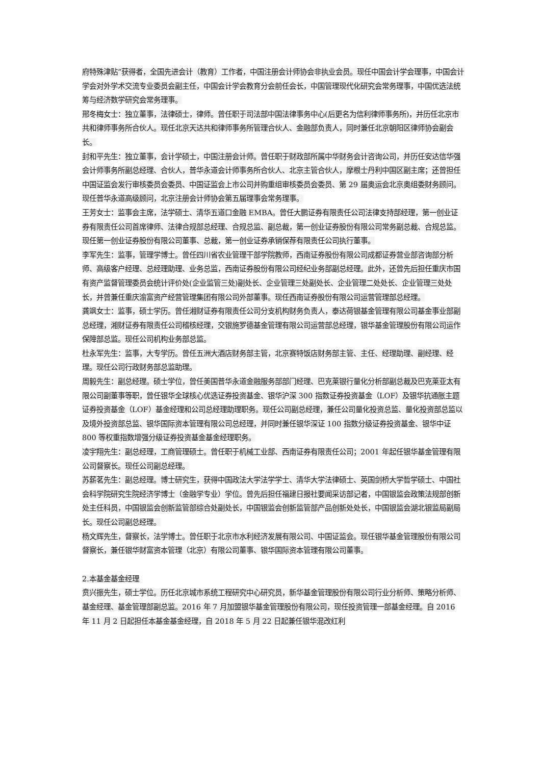府特殊津贴”获得者，全国先进会计（教育）工作者，中国注册会计师协会非执业会员。现任中国会计学会理事，中国会计学会对外学术交流专业委员会副主任，中国会计学会教育分会前任会长，中国管理现代化研究会常务理事，中国优选法统筹与经济数学研究会常务理事。
邢冬梅女士：独立董事，法律硕士，律师。曾任职于司法部中国法律事务中心(后更名为信利律师事务所)，并历任北京市共和律师事务所合伙人。现任北京天达共和律师事务所管理合伙人、金融部负责人，同时兼任北京朝阳区律师协会副会长。
封和平先生：独立董事，会计学硕士，中国注册会计师。曾任职于财政部所属中华财务会计咨询公司，并历任安达信华强会计师事务所副总经理、合伙人，普华永道会计师事务所合伙人、北京主管合伙人，摩根士丹利中国区副主席；还曾担任中国证监会发行审核委员会委员、中国证监会上市公司并购重组审核委员会委员、第 29 届奥运会北京奥组委财务顾问。现任普华永道高级顾问，北京注册会计师协会第五届理事会常务理事。
王芳女士：监事会主席，法学硕士、清华五道口金融 EMBA。曾任大鹏证券有限责任公司法律支持部经理，第一创业证券有限责任公司首席律师、法律合规部总经理、合规总监、副总裁，第一创业证券股份有限公司常务副总裁、合规总监。现任第一创业证券股份有限公司董事、总裁，第一创业证券承销保荐有限责任公司执行董事。
李军先生：监事，管理学博士。曾任四川省农业管理干部学院教师，西南证券股份有限公司成都证券营业部咨询部分析师、高级客户经理、总经理助理、业务总监，西南证券股份有限公司经纪业务部副总经理。此外，还曾先后担任重庆市国有资产监督管理委员会统计评价处(企业监管三处)副处长、企业管理三处副处长、企业管理二处处长、企业管理三处处长，并曾兼任重庆渝富资产经营管理集团有限公司外部董事。现任西南证券股份有限公司运营管理部总经理。
龚飒女士：监事，硕士学历。曾任湘财证券有限责任公司分支机构财务负责人，泰达荷银基金管理有限公司基金事业部副总经理，湘财证券有限责任公司稽核经理，交银施罗德基金管理有限公司运营部总经理，银华基金管理股份有限公司运作保障部总监。现任公司机构业务部总监。
杜永军先生：监事，大专学历。曾任五洲大酒店财务部主管，北京赛特饭店财务部主管、主任、经理助理、副经理、经理。现任公司行政财务部总监助理。
周毅先生：副总经理。硕士学位，曾任美国普华永道金融服务部部门经理、巴克莱银行量化分析部副总裁及巴克莱亚太有限公司副董事等职，曾任银华全球核心优选证券投资基金、银华沪深 300 指数证券投资基金（LOF）及银华抗通胀主题证券投资基金（LOF）基金经理和公司总经理助理职务。现任公司副总经理，兼任公司量化投资总监、量化投资部总监以及境外投资部总监、银华国际资本管理有限公司总经理，并同时兼任银华深证 100 指数分级证券投资基金、银华中证 800 等权重指数增强分级证券投资基金基金经理职务。
凌宇翔先生：副总经理，工商管理硕士。曾任职于机械工业部、西南证券有限责任公司；2001 年起任银华基金管理有限公司督察长。现任公司副总经理。
苏薪茗先生：副总经理。博士研究生，获得中国政法大学法学学士、清华大学法律硕士、英国剑桥大学哲学硕士、中国社会科学院研究生院经济学博士（金融学专业）学位。曾先后担任福建日报社要闻采访部记者，中国银监会政策法规部创新处主任科员，中国银监会创新监管部综合处副处长，中国银监会创新监管部产品创新处处长，中国银监会湖北银监局副局长。现任公司副总经理。
杨文辉先生，督察长，法学博士。曾任职于北京市水利经济发展有限公司、中国证监会。现任银华基金管理股份有限公司督察长，兼任银华财富资本管理（北京）有限公司董事、银华国际资本管理有限公司董事。
2.本基金基金经理
贲兴振先生，硕士学位。历任北京城市系统工程研究中心研究员，新华基金管理股份有限公司行业分析师、策略分析师、基金经理、基金管理部副总监。2016 年 7 月加盟银华基金管理股份有限公司，现任投资管理一部基金经理。自 2016 年 11 月 2 日起担任本基金基金经理，自 2018 年 5 月 22 日起兼任银华混改红利